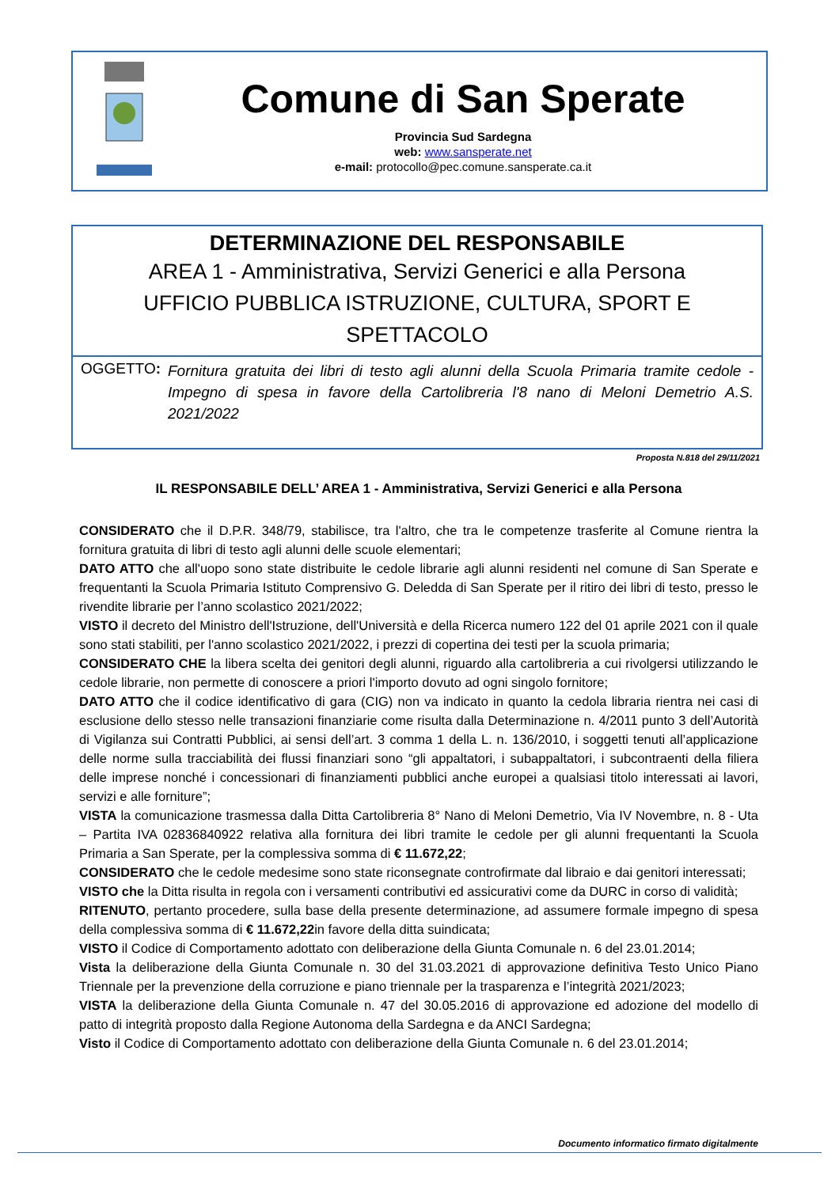Comune di San Sperate
Provincia Sud Sardegna
web: www.sansperate.net
e-mail: protocollo@pec.comune.sansperate.ca.it
DETERMINAZIONE DEL RESPONSABILE
AREA 1 - Amministrativa, Servizi Generici e alla Persona
UFFICIO PUBBLICA ISTRUZIONE, CULTURA, SPORT E
SPETTACOLO
OGGETTO:
Fornitura gratuita dei libri di testo agli alunni della Scuola Primaria tramite cedole - Impegno di spesa in favore della Cartolibreria l'8 nano di Meloni Demetrio A.S. 2021/2022
Proposta N.818 del 29/11/2021
IL RESPONSABILE DELL’ AREA 1 - Amministrativa, Servizi Generici e alla Persona
CONSIDERATO che il D.P.R. 348/79, stabilisce, tra l'altro, che tra le competenze trasferite al Comune rientra la fornitura gratuita di libri di testo agli alunni delle scuole elementari;
DATO ATTO che all'uopo sono state distribuite le cedole librarie agli alunni residenti nel comune di San Sperate e frequentanti la Scuola Primaria Istituto Comprensivo G. Deledda di San Sperate per il ritiro dei libri di testo, presso le rivendite librarie per l’anno scolastico 2021/2022;
VISTO il decreto del Ministro dell'Istruzione, dell'Università e della Ricerca numero 122 del 01 aprile 2021 con il quale sono stati stabiliti, per l'anno scolastico 2021/2022, i prezzi di copertina dei testi per la scuola primaria;
CONSIDERATO CHE la libera scelta dei genitori degli alunni, riguardo alla cartolibreria a cui rivolgersi utilizzando le cedole librarie, non permette di conoscere a priori l'importo dovuto ad ogni singolo fornitore;
DATO ATTO che il codice identificativo di gara (CIG) non va indicato in quanto la cedola libraria rientra nei casi di esclusione dello stesso nelle transazioni finanziarie come risulta dalla Determinazione n. 4/2011 punto 3 dell’Autorità di Vigilanza sui Contratti Pubblici, ai sensi dell’art. 3 comma 1 della L. n. 136/2010, i soggetti tenuti all’applicazione delle norme sulla tracciabilità dei flussi finanziari sono “gli appaltatori, i subappaltatori, i subcontraenti della filiera delle imprese nonché i concessionari di finanziamenti pubblici anche europei a qualsiasi titolo interessati ai lavori, servizi e alle forniture”;
VISTA la comunicazione trasmessa dalla Ditta Cartolibreria 8° Nano di Meloni Demetrio, Via IV Novembre, n. 8 - Uta – Partita IVA 02836840922 relativa alla fornitura dei libri tramite le cedole per gli alunni frequentanti la Scuola Primaria a San Sperate, per la complessiva somma di € 11.672,22;
CONSIDERATO che le cedole medesime sono state riconsegnate controfirmate dal libraio e dai genitori interessati;
VISTO che la Ditta risulta in regola con i versamenti contributivi ed assicurativi come da DURC in corso di validità;
RITENUTO, pertanto procedere, sulla base della presente determinazione, ad assumere formale impegno di spesa della complessiva somma di € 11.672,22in favore della ditta suindicata;
VISTO il Codice di Comportamento adottato con deliberazione della Giunta Comunale n. 6 del 23.01.2014;
Vista la deliberazione della Giunta Comunale n. 30 del 31.03.2021 di approvazione definitiva Testo Unico Piano Triennale per la prevenzione della corruzione e piano triennale per la trasparenza e l’integrità 2021/2023;
VISTA la deliberazione della Giunta Comunale n. 47 del 30.05.2016 di approvazione ed adozione del modello di patto di integrità proposto dalla Regione Autonoma della Sardegna e da ANCI Sardegna;
Visto il Codice di Comportamento adottato con deliberazione della Giunta Comunale n. 6 del 23.01.2014;
Documento informatico firmato digitalmente